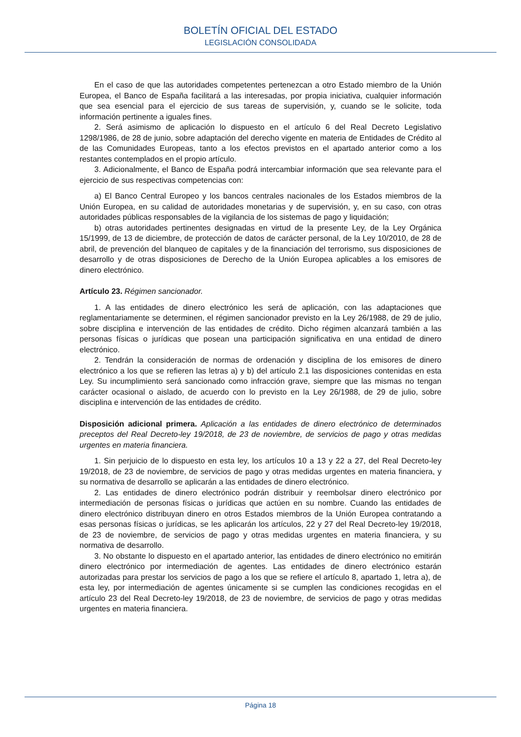BOLETÍN OFICIAL DEL ESTADO
LEGISLACIÓN CONSOLIDADA
En el caso de que las autoridades competentes pertenezcan a otro Estado miembro de la Unión Europea, el Banco de España facilitará a las interesadas, por propia iniciativa, cualquier información que sea esencial para el ejercicio de sus tareas de supervisión, y, cuando se le solicite, toda información pertinente a iguales fines.
2. Será asimismo de aplicación lo dispuesto en el artículo 6 del Real Decreto Legislativo 1298/1986, de 28 de junio, sobre adaptación del derecho vigente en materia de Entidades de Crédito al de las Comunidades Europeas, tanto a los efectos previstos en el apartado anterior como a los restantes contemplados en el propio artículo.
3. Adicionalmente, el Banco de España podrá intercambiar información que sea relevante para el ejercicio de sus respectivas competencias con:
a) El Banco Central Europeo y los bancos centrales nacionales de los Estados miembros de la Unión Europea, en su calidad de autoridades monetarias y de supervisión, y, en su caso, con otras autoridades públicas responsables de la vigilancia de los sistemas de pago y liquidación;
b) otras autoridades pertinentes designadas en virtud de la presente Ley, de la Ley Orgánica 15/1999, de 13 de diciembre, de protección de datos de carácter personal, de la Ley 10/2010, de 28 de abril, de prevención del blanqueo de capitales y de la financiación del terrorismo, sus disposiciones de desarrollo y de otras disposiciones de Derecho de la Unión Europea aplicables a los emisores de dinero electrónico.
Artículo 23. Régimen sancionador.
1. A las entidades de dinero electrónico les será de aplicación, con las adaptaciones que reglamentariamente se determinen, el régimen sancionador previsto en la Ley 26/1988, de 29 de julio, sobre disciplina e intervención de las entidades de crédito. Dicho régimen alcanzará también a las personas físicas o jurídicas que posean una participación significativa en una entidad de dinero electrónico.
2. Tendrán la consideración de normas de ordenación y disciplina de los emisores de dinero electrónico a los que se refieren las letras a) y b) del artículo 2.1 las disposiciones contenidas en esta Ley. Su incumplimiento será sancionado como infracción grave, siempre que las mismas no tengan carácter ocasional o aislado, de acuerdo con lo previsto en la Ley 26/1988, de 29 de julio, sobre disciplina e intervención de las entidades de crédito.
Disposición adicional primera. Aplicación a las entidades de dinero electrónico de determinados preceptos del Real Decreto-ley 19/2018, de 23 de noviembre, de servicios de pago y otras medidas urgentes en materia financiera.
1. Sin perjuicio de lo dispuesto en esta ley, los artículos 10 a 13 y 22 a 27, del Real Decreto-ley 19/2018, de 23 de noviembre, de servicios de pago y otras medidas urgentes en materia financiera, y su normativa de desarrollo se aplicarán a las entidades de dinero electrónico.
2. Las entidades de dinero electrónico podrán distribuir y reembolsar dinero electrónico por intermediación de personas físicas o jurídicas que actúen en su nombre. Cuando las entidades de dinero electrónico distribuyan dinero en otros Estados miembros de la Unión Europea contratando a esas personas físicas o jurídicas, se les aplicarán los artículos, 22 y 27 del Real Decreto-ley 19/2018, de 23 de noviembre, de servicios de pago y otras medidas urgentes en materia financiera, y su normativa de desarrollo.
3. No obstante lo dispuesto en el apartado anterior, las entidades de dinero electrónico no emitirán dinero electrónico por intermediación de agentes. Las entidades de dinero electrónico estarán autorizadas para prestar los servicios de pago a los que se refiere el artículo 8, apartado 1, letra a), de esta ley, por intermediación de agentes únicamente si se cumplen las condiciones recogidas en el artículo 23 del Real Decreto-ley 19/2018, de 23 de noviembre, de servicios de pago y otras medidas urgentes en materia financiera.
Página 18